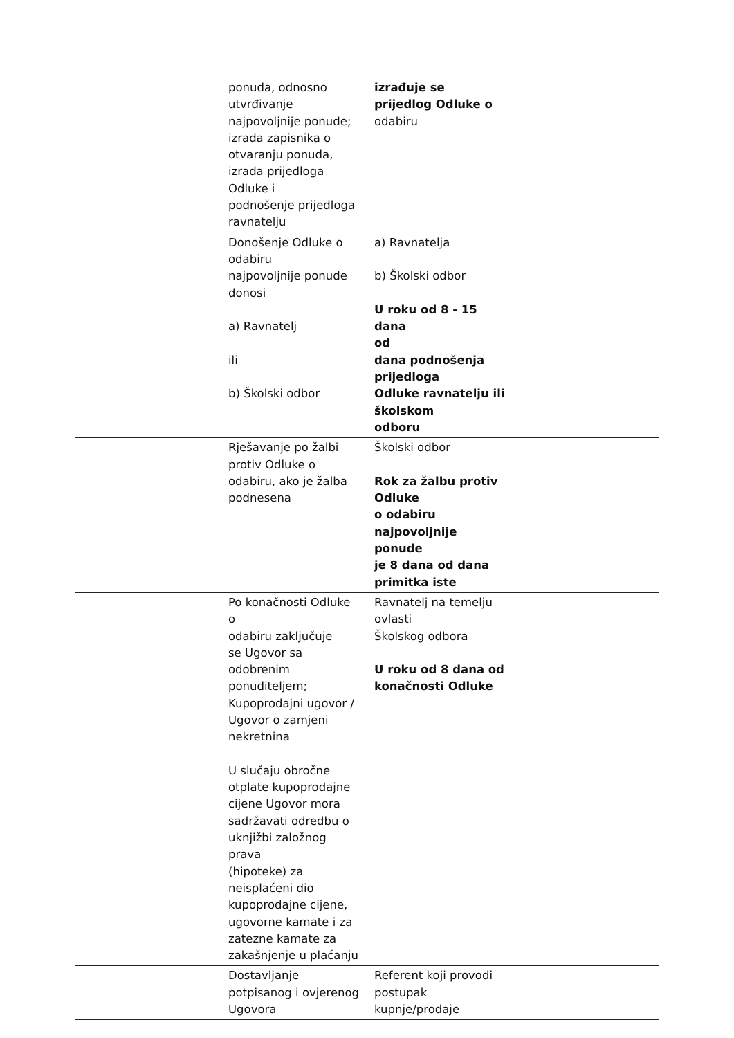| | ponuda, odnosno utvrđivanje najpovoljnije ponude; izrada zapisnika o otvaranju ponuda, izrada prijedloga Odluke i podnošenje prijedloga ravnatelju | izrađuje se prijedlog Odluke o odabiru | |
| | Donošenje Odluke o odabiru najpovoljnije ponude donosi a) Ravnatelj ili b) Školski odbor | a) Ravnatelja b) Školski odbor U roku od 8 - 15 dana od dana podnošenja prijedloga Odluke ravnatelju ili školskom odboru | |
| | Rješavanje po žalbi protiv Odluke o odabiru, ako je žalba podnesena | Školski odbor Rok za žalbu protiv Odluke o odabiru najpovoljnije ponude je 8 dana od dana primitka iste | |
| | Po konačnosti Odluke o odabiru zaključuje se Ugovor sa odobrenim ponuditeljem; Kupoprodajni ugovor / Ugovor o zamjeni nekretnina U slučaju obročne otplate kupoprodajne cijene Ugovor mora sadržavati odredbu o uknjižbi založnog prava (hipoteke) za neisplaćeni dio kupoprodajne cijene, ugovorne kamate i za zatezne kamate za zakašnjenje u plaćanju | Ravnatelj na temelju ovlasti Školskog odbora U roku od 8 dana od konačnosti Odluke | |
| | Dostavljanje potpisanog i ovjerenog Ugovora | Referent koji provodi postupak kupnje/prodaje | |